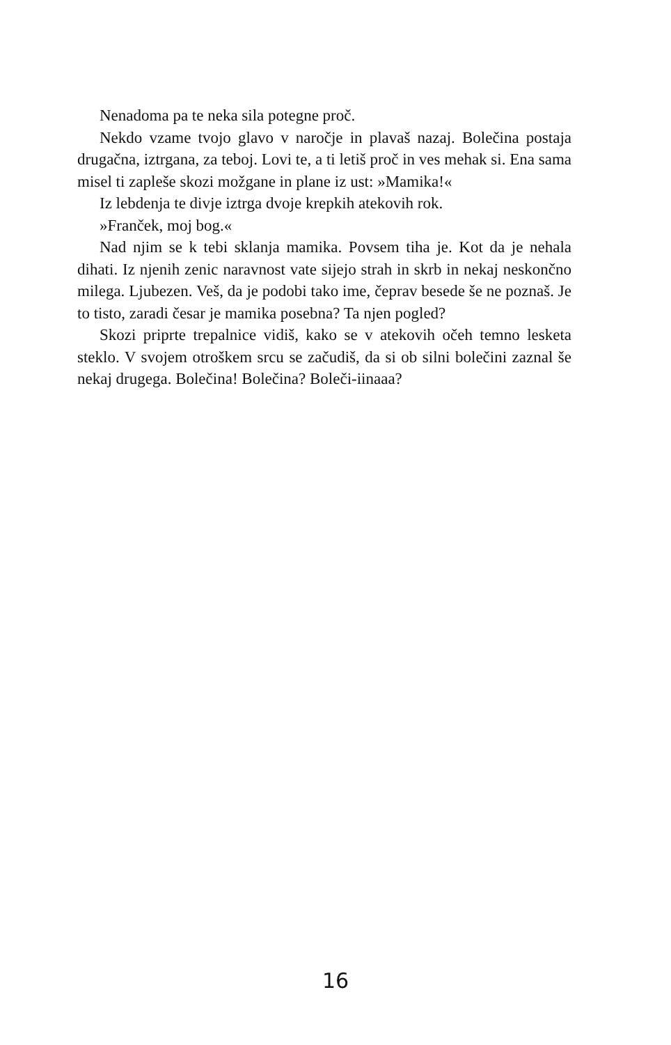Nenadoma pa te neka sila potegne proč.
Nekdo vzame tvojo glavo v naročje in plavaš nazaj. Bolečina postaja drugačna, iztrgana, za teboj. Lovi te, a ti letiš proč in ves mehak si. Ena sama misel ti zapleše skozi možgane in plane iz ust: »Mamika!«
Iz lebdenja te divje iztrga dvoje krepkih atekovih rok.
»Franček, moj bog.«
Nad njim se k tebi sklanja mamika. Povsem tiha je. Kot da je nehala dihati. Iz njenih zenic naravnost vate sijejo strah in skrb in nekaj neskončno milega. Ljubezen. Veš, da je podobi tako ime, čeprav besede še ne poznaš. Je to tisto, zaradi česar je mamika posebna? Ta njen pogled?
Skozi priprte trepalnice vidiš, kako se v atekovih očeh temno lesketa steklo. V svojem otroškem srcu se začudiš, da si ob silni bolečini zaznal še nekaj drugega. Bolečina! Bolečina? Boleči-iinaaa?
16